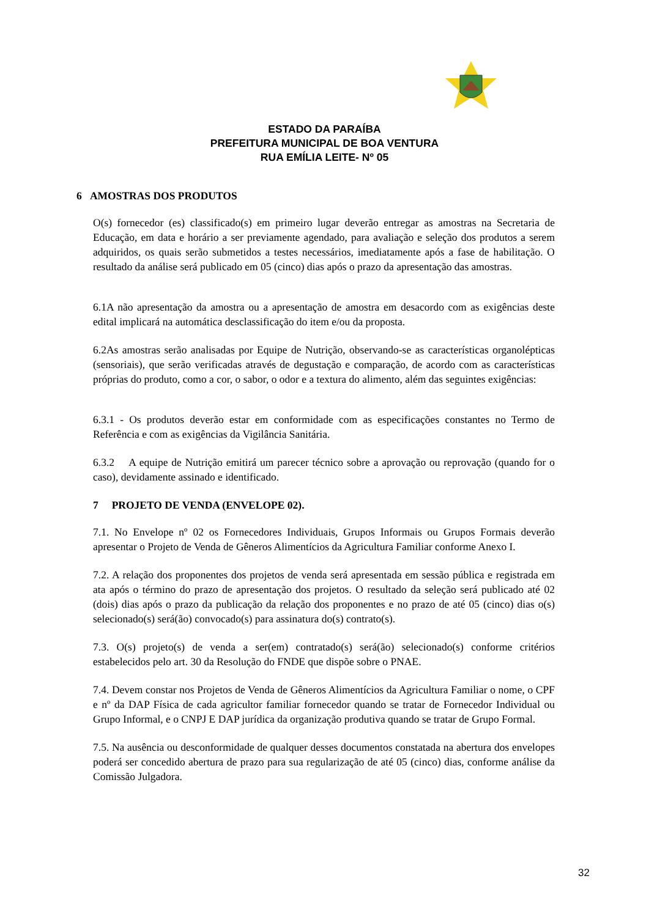ESTADO DA PARAÍBA
PREFEITURA MUNICIPAL DE BOA VENTURA
RUA EMÍLIA LEITE- Nº 05
6 AMOSTRAS DOS PRODUTOS
O(s) fornecedor (es) classificado(s) em primeiro lugar deverão entregar as amostras na Secretaria de Educação, em data e horário a ser previamente agendado, para avaliação e seleção dos produtos a serem adquiridos, os quais serão submetidos a testes necessários, imediatamente após a fase de habilitação. O resultado da análise será publicado em 05 (cinco) dias após o prazo da apresentação das amostras.
6.1A não apresentação da amostra ou a apresentação de amostra em desacordo com as exigências deste edital implicará na automática desclassificação do item e/ou da proposta.
6.2As amostras serão analisadas por Equipe de Nutrição, observando-se as características organolépticas (sensoriais), que serão verificadas através de degustação e comparação, de acordo com as características próprias do produto, como a cor, o sabor, o odor e a textura do alimento, além das seguintes exigências:
6.3.1 - Os produtos deverão estar em conformidade com as especificações constantes no Termo de Referência e com as exigências da Vigilância Sanitária.
6.3.2 A equipe de Nutrição emitirá um parecer técnico sobre a aprovação ou reprovação (quando for o caso), devidamente assinado e identificado.
7 PROJETO DE VENDA (ENVELOPE 02).
7.1. No Envelope nº 02 os Fornecedores Individuais, Grupos Informais ou Grupos Formais deverão apresentar o Projeto de Venda de Gêneros Alimentícios da Agricultura Familiar conforme Anexo I.
7.2. A relação dos proponentes dos projetos de venda será apresentada em sessão pública e registrada em ata após o término do prazo de apresentação dos projetos. O resultado da seleção será publicado até 02 (dois) dias após o prazo da publicação da relação dos proponentes e no prazo de até 05 (cinco) dias o(s) selecionado(s) será(ão) convocado(s) para assinatura do(s) contrato(s).
7.3. O(s) projeto(s) de venda a ser(em) contratado(s) será(ão) selecionado(s) conforme critérios estabelecidos pelo art. 30 da Resolução do FNDE que dispõe sobre o PNAE.
7.4. Devem constar nos Projetos de Venda de Gêneros Alimentícios da Agricultura Familiar o nome, o CPF e nº da DAP Física de cada agricultor familiar fornecedor quando se tratar de Fornecedor Individual ou Grupo Informal, e o CNPJ E DAP jurídica da organização produtiva quando se tratar de Grupo Formal.
7.5. Na ausência ou desconformidade de qualquer desses documentos constatada na abertura dos envelopes poderá ser concedido abertura de prazo para sua regularização de até 05 (cinco) dias, conforme análise da Comissão Julgadora.
32